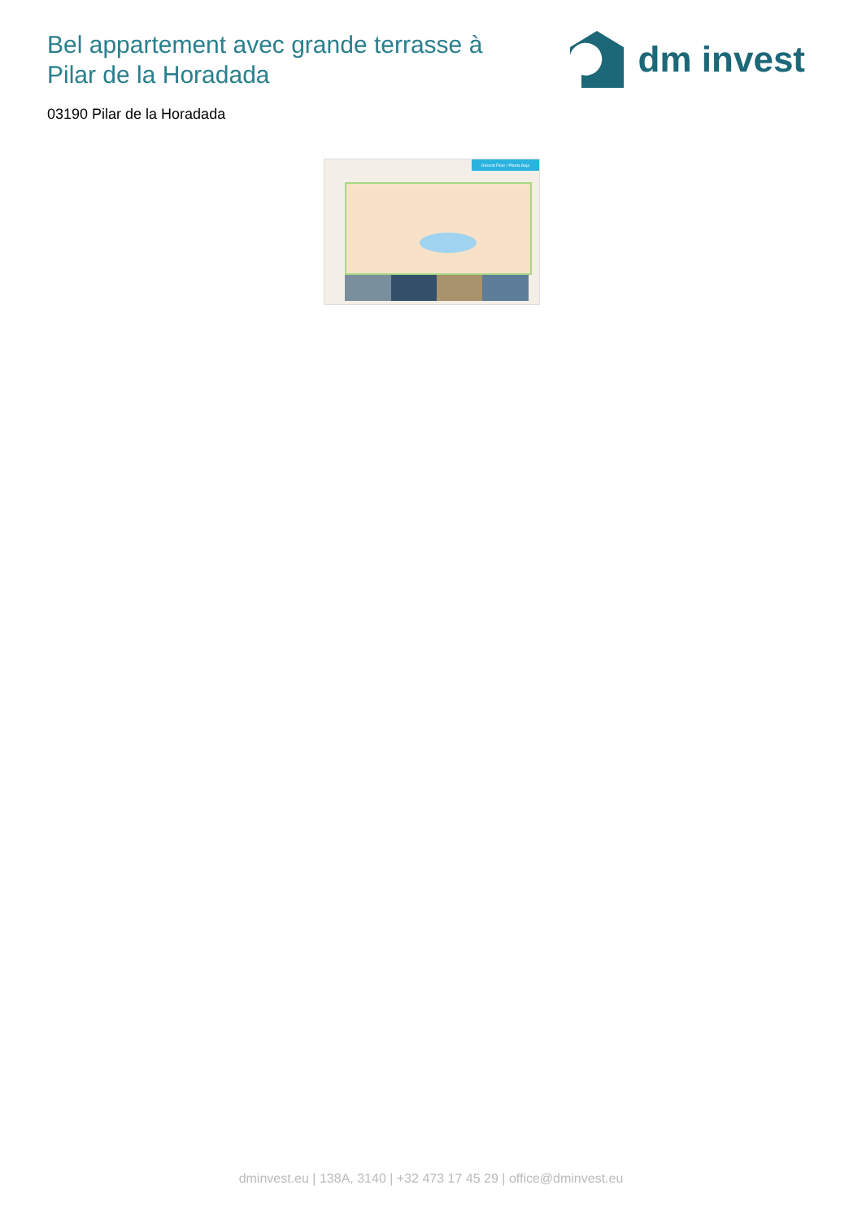Bel appartement avec grande terrasse à Pilar de la Horadada
dm invest
03190 Pilar de la Horadada
Ground Floor / Planta Baja
dminvest.eu | 138A, 3140 | +32 473 17 45 29 | office@dminvest.eu